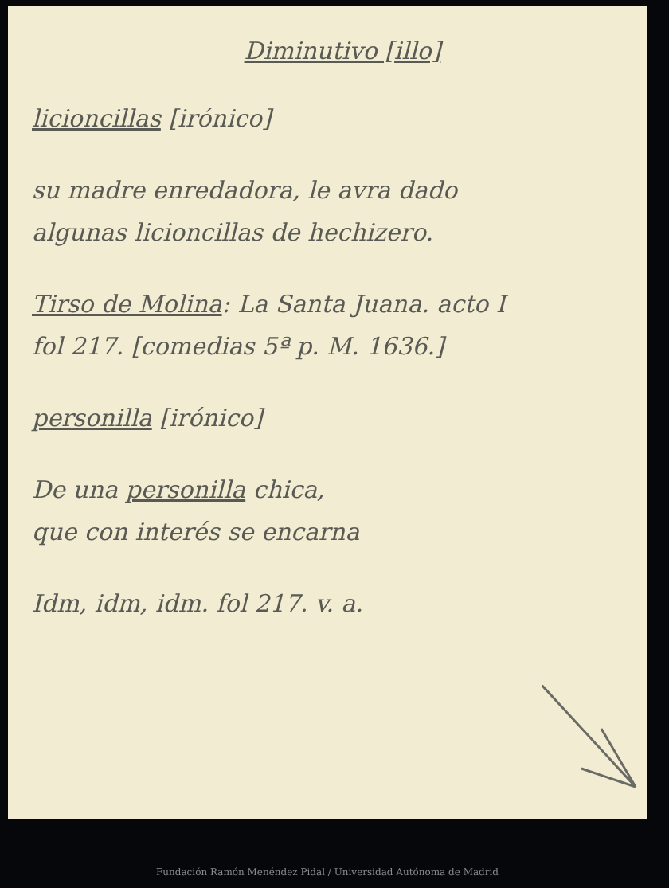Diminutivo [illo]
licioncillas [irónico]
su madre enredadora, le avra dado
algunas licioncillas de hechizero.
Tirso de Molina: La Santa Juana. acto I
fol 217. [comedias 5ª p. M. 1636.]
personilla [irónico]
De una personilla chica,
que con interés se encarna
Idm, idm, idm. fol 217. v. a.
Fundación Ramón Menéndez Pidal / Universidad Autónoma de Madrid